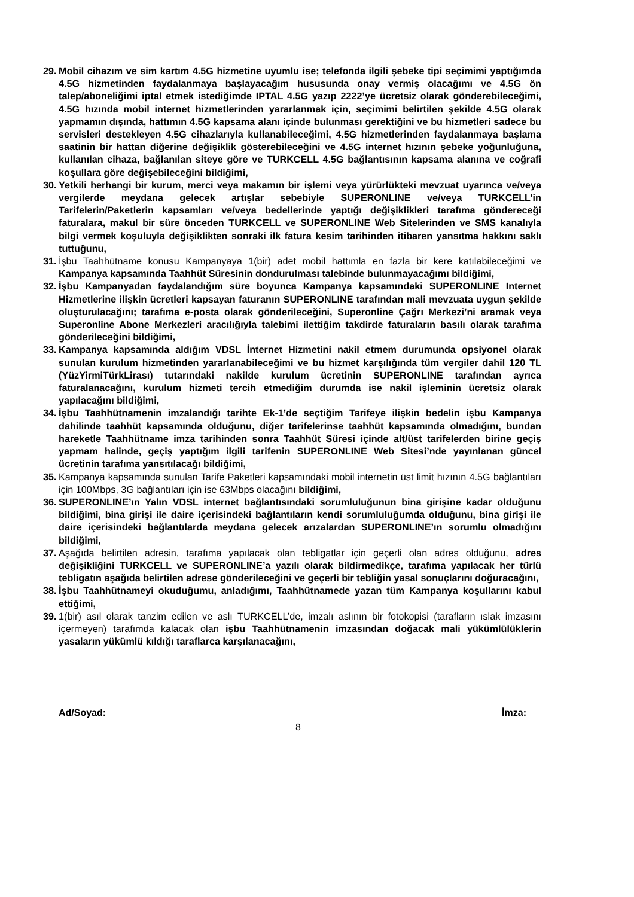29. Mobil cihazım ve sim kartım 4.5G hizmetine uyumlu ise; telefonda ilgili şebeke tipi seçimimi yaptığımda 4.5G hizmetinden faydalanmaya başlayacağım hususunda onay vermiş olacağımı ve 4.5G ön talep/aboneliğimi iptal etmek istediğimde IPTAL 4.5G yazıp 2222’ye ücretsiz olarak gönderebileceğimi, 4.5G hızında mobil internet hizmetlerinden yararlanmak için, seçimimi belirtilen şekilde 4.5G olarak yapmamın dışında, hattımın 4.5G kapsama alanı içinde bulunması gerektiğini ve bu hizmetleri sadece bu servisleri destekleyen 4.5G cihazlarıyla kullanabileceğimi, 4.5G hizmetlerinden faydalanmaya başlama saatinin bir hattan diğerine değişiklik gösterebileceğini ve 4.5G internet hızının şebeke yoğunluğuna, kullanılan cihaza, bağlanılan siteye göre ve TURKCELL 4.5G bağlantısının kapsama alanına ve coğrafi koşullara göre değişebileceğini bildiğimi,
30. Yetkili herhangi bir kurum, merci veya makamın bir işlemi veya yürürlükteki mevzuat uyarınca ve/veya vergilerde meydana gelecek artışlar sebebiyle SUPERONLINE ve/veya TURKCELL’in Tarifelerin/Paketlerin kapsamları ve/veya bedellerinde yaptığı değişiklikleri tarafıma göndereceği faturalara, makul bir süre önceden TURKCELL ve SUPERONLINE Web Sitelerinden ve SMS kanalıyla bilgi vermek koşuluyla değişiklikten sonraki ilk fatura kesim tarihinden itibaren yansıtma hakkını saklı tuttuğunu,
31. İşbu Taahhütname konusu Kampanyaya 1(bir) adet mobil hattımla en fazla bir kere katılabileceğimi ve Kampanya kapsamında Taahhüt Süresinin dondurulması talebinde bulunmayacağımı bildiğimi,
32. İşbu Kampanyadan faydalandığım süre boyunca Kampanya kapsamındaki SUPERONLINE Internet Hizmetlerine ilişkin ücretleri kapsayan faturanın SUPERONLINE tarafından mali mevzuata uygun şekilde oluşturulacağını; tarafıma e-posta olarak gönderileceğini, Superonline Çağrı Merkezi’ni aramak veya Superonline Abone Merkezleri aracılığıyla talebimi ilettiğim takdirde faturaların basılı olarak tarafıma gönderileceğini bildiğimi,
33. Kampanya kapsamında aldığım VDSL İnternet Hizmetini nakil etmem durumunda opsiyonel olarak sunulan kurulum hizmetinden yararlanabileceğimi ve bu hizmet karşılığında tüm vergiler dahil 120 TL (YüzYirmiTürkLirası) tutarındaki nakilde kurulum ücretinin SUPERONLINE tarafından ayrıca faturalanacağını, kurulum hizmeti tercih etmediğim durumda ise nakil işleminin ücretsiz olarak yapılacağını bildiğimi,
34. İşbu Taahhütnamenin imzalandığı tarihte Ek-1’de seçtiğim Tarifeye ilişkin bedelin işbu Kampanya dahilinde taahhüt kapsamında olduğunu, diğer tarifelerinse taahhüt kapsamında olmadığını, bundan hareketle Taahhütname imza tarihinden sonra Taahhüt Süresi içinde alt/üst tarifelerden birine geçiş yapmam halinde, geçiş yaptığım ilgili tarifenin SUPERONLINE Web Sitesi’nde yayınlanan güncel ücretinin tarafıma yansıtılacağı bildiğimi,
35. Kampanya kapsamında sunulan Tarife Paketleri kapsamındaki mobil internetin üst limit hızının 4.5G bağlantıları için 100Mbps, 3G bağlantıları için ise 63Mbps olacağını bildiğimi,
36. SUPERONLINE’ın Yalın VDSL internet bağlantısındaki sorumluluğunun bina girişine kadar olduğunu bildiğimi, bina girişi ile daire içerisindeki bağlantıların kendi sorumluluğumda olduğunu, bina girişi ile daire içerisindeki bağlantılarda meydana gelecek arızalardan SUPERONLINE’ın sorumlu olmadığını bildiğimi,
37. Aşağıda belirtilen adresin, tarafıma yapılacak olan tebligatlar için geçerli olan adres olduğunu, adres değişikliğini TURKCELL ve SUPERONLINE’a yazılı olarak bildirmedikçe, tarafıma yapılacak her türlü tebligatın aşağıda belirtilen adrese gönderileceğini ve geçerli bir tebliğin yasal sonuçlarını doğuracağını,
38. İşbu Taahhütnameyi okuduğumu, anladığımı, Taahhütnamede yazan tüm Kampanya koşullarını kabul ettiğimi,
39. 1(bir) asıl olarak tanzim edilen ve aslı TURKCELL’de, imzalı aslının bir fotokopisi (tarafların ıslak imzasını içermeyen) tarafımda kalacak olan işbu Taahhütnamenin imzasından doğacak mali yükümlülüklerin yasaların yükümlü kıldığı taraflarca karşılanacağını,
Ad/Soyad: İmza:
8